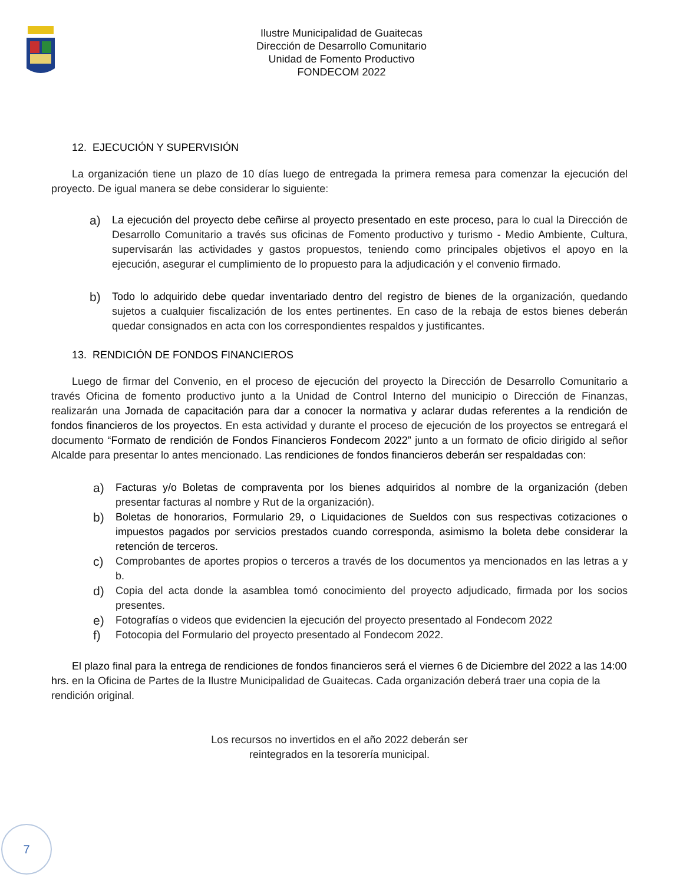Ilustre Municipalidad de Guaitecas
Dirección de Desarrollo Comunitario
Unidad de Fomento Productivo
FONDECOM 2022
12. EJECUCIÓN Y SUPERVISIÓN
La organización tiene un plazo de 10 días luego de entregada la primera remesa para comenzar la ejecución del proyecto. De igual manera se debe considerar lo siguiente:
a)
La ejecución del proyecto debe ceñirse al proyecto presentado en este proceso, para lo cual la Dirección de Desarrollo Comunitario a través sus oficinas de Fomento productivo y turismo - Medio Ambiente, Cultura, supervisarán las actividades y gastos propuestos, teniendo como principales objetivos el apoyo en la ejecución, asegurar el cumplimiento de lo propuesto para la adjudicación y el convenio firmado.
b)
Todo lo adquirido debe quedar inventariado dentro del registro de bienes de la organización, quedando sujetos a cualquier fiscalización de los entes pertinentes. En caso de la rebaja de estos bienes deberán quedar consignados en acta con los correspondientes respaldos y justificantes.
13. RENDICIÓN DE FONDOS FINANCIEROS
Luego de firmar del Convenio, en el proceso de ejecución del proyecto la Dirección de Desarrollo Comunitario a través Oficina de fomento productivo junto a la Unidad de Control Interno del municipio o Dirección de Finanzas, realizarán una Jornada de capacitación para dar a conocer la normativa y aclarar dudas referentes a la rendición de fondos financieros de los proyectos. En esta actividad y durante el proceso de ejecución de los proyectos se entregará el documento “Formato de rendición de Fondos Financieros Fondecom 2022” junto a un formato de oficio dirigido al señor Alcalde para presentar lo antes mencionado. Las rendiciones de fondos financieros deberán ser respaldadas con:
a)
Facturas y/o Boletas de compraventa por los bienes adquiridos al nombre de la organización (deben presentar facturas al nombre y Rut de la organización).
b)
Boletas de honorarios, Formulario 29, o Liquidaciones de Sueldos con sus respectivas cotizaciones o impuestos pagados por servicios prestados cuando corresponda, asimismo la boleta debe considerar la retención de terceros.
c)
Comprobantes de aportes propios o terceros a través de los documentos ya mencionados en las letras a y b.
d)
Copia del acta donde la asamblea tomó conocimiento del proyecto adjudicado, firmada por los socios presentes.
e)
Fotografías o videos que evidencien la ejecución del proyecto presentado al Fondecom 2022
f)
Fotocopia del Formulario del proyecto presentado al Fondecom 2022.
El plazo final para la entrega de rendiciones de fondos financieros será el viernes 6 de Diciembre del 2022 a las 14:00 hrs. en la Oficina de Partes de la Ilustre Municipalidad de Guaitecas. Cada organización deberá traer una copia de la rendición original.
Los recursos no invertidos en el año 2022 deberán ser
reintegrados en la tesorería municipal.
7